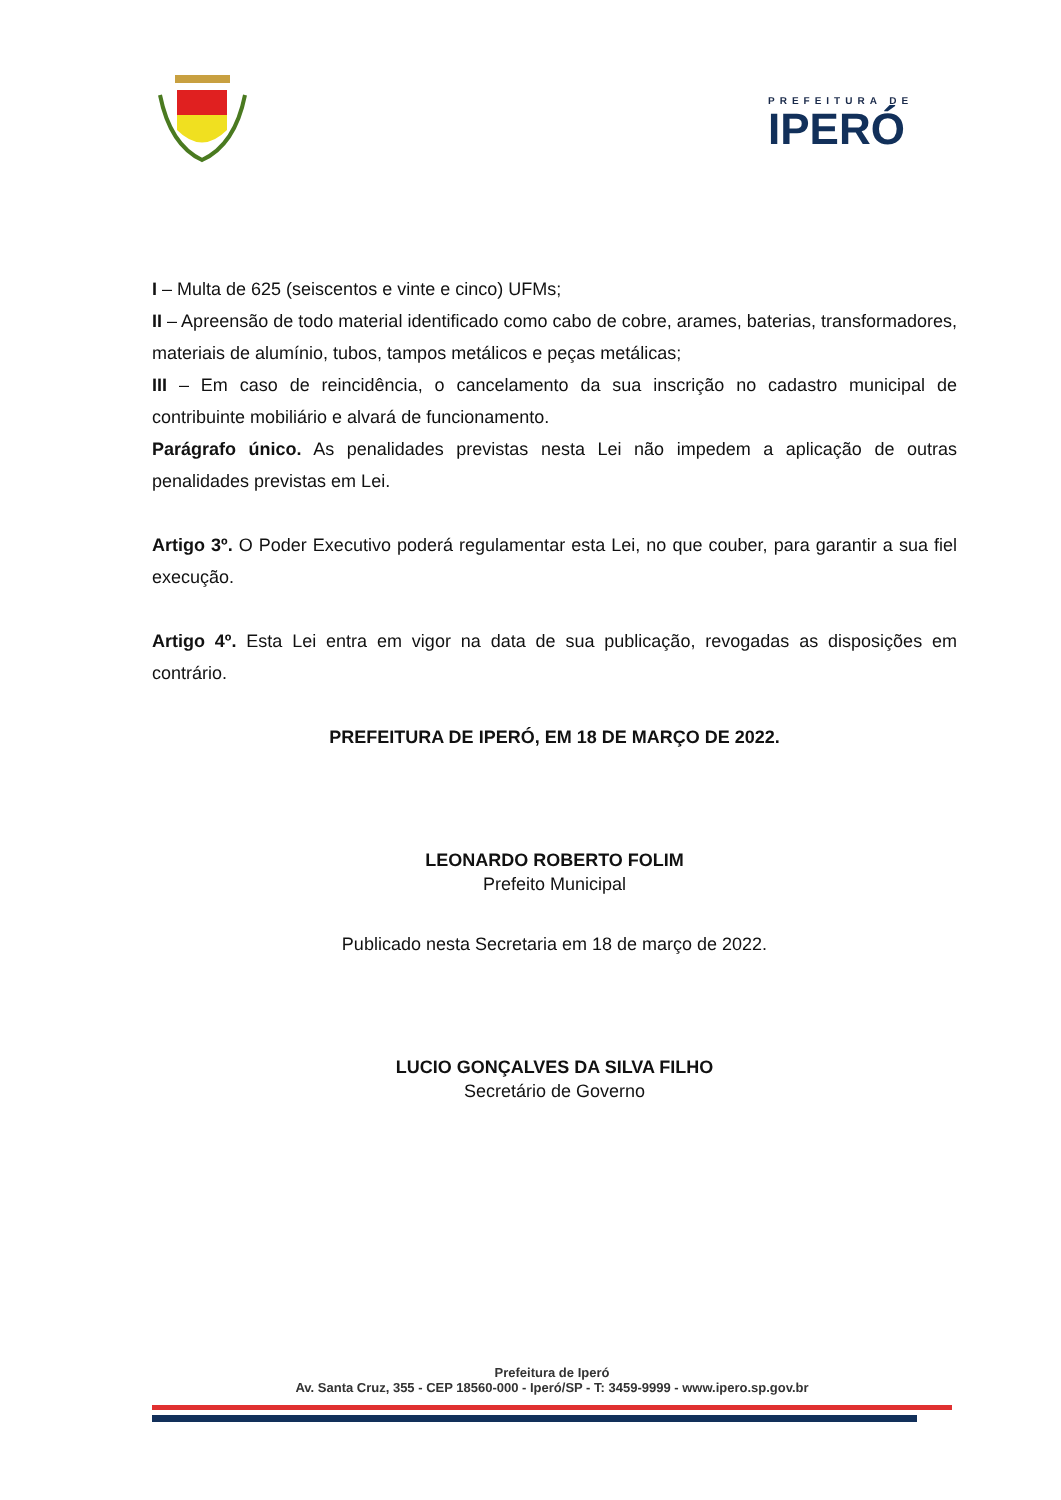PREFEITURA DE
IPERÓ
I – Multa de 625 (seiscentos e vinte e cinco) UFMs;
II – Apreensão de todo material identificado como cabo de cobre, arames, baterias, transformadores, materiais de alumínio, tubos, tampos metálicos e peças metálicas;
III – Em caso de reincidência, o cancelamento da sua inscrição no cadastro municipal de contribuinte mobiliário e alvará de funcionamento.
Parágrafo único. As penalidades previstas nesta Lei não impedem a aplicação de outras penalidades previstas em Lei.
Artigo 3º. O Poder Executivo poderá regulamentar esta Lei, no que couber, para garantir a sua fiel execução.
Artigo 4º. Esta Lei entra em vigor na data de sua publicação, revogadas as disposições em contrário.
PREFEITURA DE IPERÓ, EM 18 DE MARÇO DE 2022.
LEONARDO ROBERTO FOLIM
Prefeito Municipal
Publicado nesta Secretaria em 18 de março de 2022.
LUCIO GONÇALVES DA SILVA FILHO
Secretário de Governo
Prefeitura de Iperó
Av. Santa Cruz, 355 - CEP 18560-000 - Iperó/SP - T: 3459-9999 - www.ipero.sp.gov.br